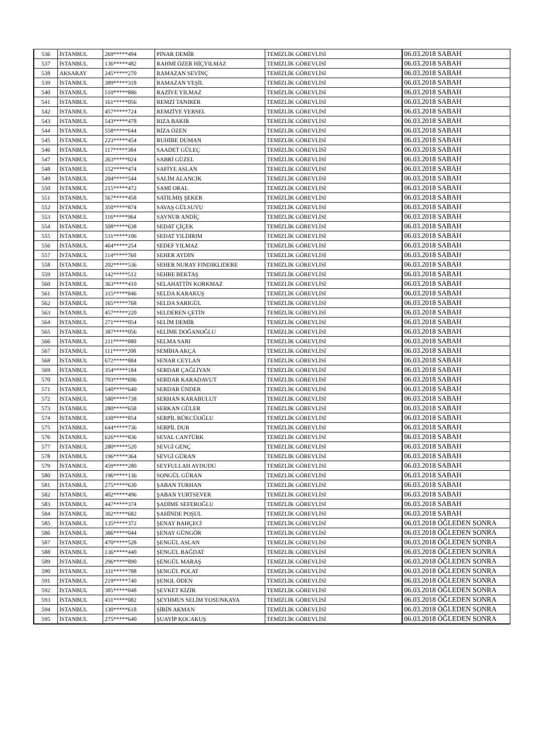| 536 | İSTANBUL | 269*****494 | PINAR DEMİR | TEMİZLİK GÖREVLİSİ | 06.03.2018 SABAH |
| 537 | İSTANBUL | 136*****482 | RAHMİ ÖZER HİÇYILMAZ | TEMİZLİK GÖREVLİSİ | 06.03.2018 SABAH |
| 538 | AKSARAY | 245*****270 | RAMAZAN SEVİNÇ | TEMİZLİK GÖREVLİSİ | 06.03.2018 SABAH |
| 539 | İSTANBUL | 389*****318 | RAMAZAN YEŞİL | TEMİZLİK GÖREVLİSİ | 06.03.2018 SABAH |
| 540 | İSTANBUL | 510*****886 | RAZİYE YILMAZ | TEMİZLİK GÖREVLİSİ | 06.03.2018 SABAH |
| 541 | İSTANBUL | 161*****056 | REMZİ TANIRER | TEMİZLİK GÖREVLİSİ | 06.03.2018 SABAH |
| 542 | İSTANBUL | 457*****724 | REMZİYE YERSEL | TEMİZLİK GÖREVLİSİ | 06.03.2018 SABAH |
| 543 | İSTANBUL | 543*****478 | RIZA BAKIR | TEMİZLİK GÖREVLİSİ | 06.03.2018 SABAH |
| 544 | İSTANBUL | 558*****644 | RİZA ÖZEN | TEMİZLİK GÖREVLİSİ | 06.03.2018 SABAH |
| 545 | İSTANBUL | 223*****454 | RUHİBE DUMAN | TEMİZLİK GÖREVLİSİ | 06.03.2018 SABAH |
| 546 | İSTANBUL | 117*****384 | SAADET GÜLEÇ | TEMİZLİK GÖREVLİSİ | 06.03.2018 SABAH |
| 547 | İSTANBUL | 263*****024 | SABRİ GÜZEL | TEMİZLİK GÖREVLİSİ | 06.03.2018 SABAH |
| 548 | İSTANBUL | 152*****474 | SAFİYE ASLAN | TEMİZLİK GÖREVLİSİ | 06.03.2018 SABAH |
| 549 | İSTANBUL | 204*****544 | SALİM ALANCIK | TEMİZLİK GÖREVLİSİ | 06.03.2018 SABAH |
| 550 | İSTANBUL | 215*****472 | SAMİ ORAL | TEMİZLİK GÖREVLİSİ | 06.03.2018 SABAH |
| 551 | İSTANBUL | 567*****458 | SATILMIŞ ŞEKER | TEMİZLİK GÖREVLİSİ | 06.03.2018 SABAH |
| 552 | İSTANBUL | 350*****874 | SAVAŞ GÜLSUYU | TEMİZLİK GÖREVLİSİ | 06.03.2018 SABAH |
| 553 | İSTANBUL | 116*****964 | SAYNUR ANDİÇ | TEMİZLİK GÖREVLİSİ | 06.03.2018 SABAH |
| 554 | İSTANBUL | 508*****638 | SEDAT ÇİÇEK | TEMİZLİK GÖREVLİSİ | 06.03.2018 SABAH |
| 555 | İSTANBUL | 531*****106 | SEDAT YILDIRIM | TEMİZLİK GÖREVLİSİ | 06.03.2018 SABAH |
| 556 | İSTANBUL | 464*****254 | SEDEF YILMAZ | TEMİZLİK GÖREVLİSİ | 06.03.2018 SABAH |
| 557 | İSTANBUL | 114*****760 | SEHER AYDIN | TEMİZLİK GÖREVLİSİ | 06.03.2018 SABAH |
| 558 | İSTANBUL | 202*****536 | SEHER NURAY FINDIKLIDERE | TEMİZLİK GÖREVLİSİ | 06.03.2018 SABAH |
| 559 | İSTANBUL | 142*****512 | SEHRE BEKTAŞ | TEMİZLİK GÖREVLİSİ | 06.03.2018 SABAH |
| 560 | İSTANBUL | 363*****410 | SELAHATTİN KORKMAZ | TEMİZLİK GÖREVLİSİ | 06.03.2018 SABAH |
| 561 | İSTANBUL | 315*****846 | SELDA KARAKUŞ | TEMİZLİK GÖREVLİSİ | 06.03.2018 SABAH |
| 562 | İSTANBUL | 165*****768 | SELDA SARIGÜL | TEMİZLİK GÖREVLİSİ | 06.03.2018 SABAH |
| 563 | İSTANBUL | 457*****220 | SELDEREN ÇETİN | TEMİZLİK GÖREVLİSİ | 06.03.2018 SABAH |
| 564 | İSTANBUL | 271*****054 | SELİM DEMİR | TEMİZLİK GÖREVLİSİ | 06.03.2018 SABAH |
| 565 | İSTANBUL | 387*****056 | SELİME DOĞANOĞLU | TEMİZLİK GÖREVLİSİ | 06.03.2018 SABAH |
| 566 | İSTANBUL | 211*****880 | SELMA SARI | TEMİZLİK GÖREVLİSİ | 06.03.2018 SABAH |
| 567 | İSTANBUL | 111*****208 | SEMİHA AKÇA | TEMİZLİK GÖREVLİSİ | 06.03.2018 SABAH |
| 568 | İSTANBUL | 672*****884 | SENAR CEYLAN | TEMİZLİK GÖREVLİSİ | 06.03.2018 SABAH |
| 569 | İSTANBUL | 354*****184 | SERDAR ÇAĞLİYAN | TEMİZLİK GÖREVLİSİ | 06.03.2018 SABAH |
| 570 | İSTANBUL | 703*****696 | SERDAR KARADAVUT | TEMİZLİK GÖREVLİSİ | 06.03.2018 SABAH |
| 571 | İSTANBUL | 540*****640 | SERDAR ÜNDER | TEMİZLİK GÖREVLİSİ | 06.03.2018 SABAH |
| 572 | İSTANBUL | 580*****738 | SERHAN KARABULUT | TEMİZLİK GÖREVLİSİ | 06.03.2018 SABAH |
| 573 | İSTANBUL | 280*****658 | SERKAN GÜLER | TEMİZLİK GÖREVLİSİ | 06.03.2018 SABAH |
| 574 | İSTANBUL | 330*****854 | SERPİL BÜKCÜOĞLU | TEMİZLİK GÖREVLİSİ | 06.03.2018 SABAH |
| 575 | İSTANBUL | 644*****736 | SERPİL DUR | TEMİZLİK GÖREVLİSİ | 06.03.2018 SABAH |
| 576 | İSTANBUL | 626*****836 | SEVAL CANTÜRK | TEMİZLİK GÖREVLİSİ | 06.03.2018 SABAH |
| 577 | İSTANBUL | 280*****520 | SEVGİ GENÇ | TEMİZLİK GÖREVLİSİ | 06.03.2018 SABAH |
| 578 | İSTANBUL | 196*****364 | SEVGİ GÜRAN | TEMİZLİK GÖREVLİSİ | 06.03.2018 SABAH |
| 579 | İSTANBUL | 459*****280 | SEYFULLAH AYDUDU | TEMİZLİK GÖREVLİSİ | 06.03.2018 SABAH |
| 580 | İSTANBUL | 196*****136 | SONGÜL GÜRAN | TEMİZLİK GÖREVLİSİ | 06.03.2018 SABAH |
| 581 | İSTANBUL | 275*****630 | ŞABAN TURHAN | TEMİZLİK GÖREVLİSİ | 06.03.2018 SABAH |
| 582 | İSTANBUL | 402*****496 | ŞABAN YURTSEVER | TEMİZLİK GÖREVLİSİ | 06.03.2018 SABAH |
| 583 | İSTANBUL | 447*****374 | ŞADİME SEFEROĞLU | TEMİZLİK GÖREVLİSİ | 06.03.2018 SABAH |
| 584 | İSTANBUL | 302*****682 | ŞAHİNDE POŞUL | TEMİZLİK GÖREVLİSİ | 06.03.2018 SABAH |
| 585 | İSTANBUL | 135*****372 | ŞENAY BAHÇECİ | TEMİZLİK GÖREVLİSİ | 06.03.2018 ÖĞLEDEN SONRA |
| 586 | İSTANBUL | 386*****044 | ŞENAY GÜNGÖR | TEMİZLİK GÖREVLİSİ | 06.03.2018 ÖĞLEDEN SONRA |
| 587 | İSTANBUL | 470*****528 | ŞENGÜL ASLAN | TEMİZLİK GÖREVLİSİ | 06.03.2018 ÖĞLEDEN SONRA |
| 588 | İSTANBUL | 136*****440 | ŞENGÜL BAĞDAT | TEMİZLİK GÖREVLİSİ | 06.03.2018 ÖĞLEDEN SONRA |
| 589 | İSTANBUL | 296*****890 | ŞENGÜL MARAŞ | TEMİZLİK GÖREVLİSİ | 06.03.2018 ÖĞLEDEN SONRA |
| 590 | İSTANBUL | 331*****788 | ŞENGÜL POLAT | TEMİZLİK GÖREVLİSİ | 06.03.2018 ÖĞLEDEN SONRA |
| 591 | İSTANBUL | 219*****740 | ŞENOL ÖDEN | TEMİZLİK GÖREVLİSİ | 06.03.2018 ÖĞLEDEN SONRA |
| 592 | İSTANBUL | 385*****048 | ŞEVKET KİZİR | TEMİZLİK GÖREVLİSİ | 06.03.2018 ÖĞLEDEN SONRA |
| 593 | İSTANBUL | 431*****082 | ŞEYHMUS SELİM YOSUNKAYA | TEMİZLİK GÖREVLİSİ | 06.03.2018 ÖĞLEDEN SONRA |
| 594 | İSTANBUL | 130*****618 | ŞİRİN AKMAN | TEMİZLİK GÖREVLİSİ | 06.03.2018 ÖĞLEDEN SONRA |
| 595 | İSTANBUL | 275*****640 | ŞUAYİP KOCAKUŞ | TEMİZLİK GÖREVLİSİ | 06.03.2018 ÖĞLEDEN SONRA |